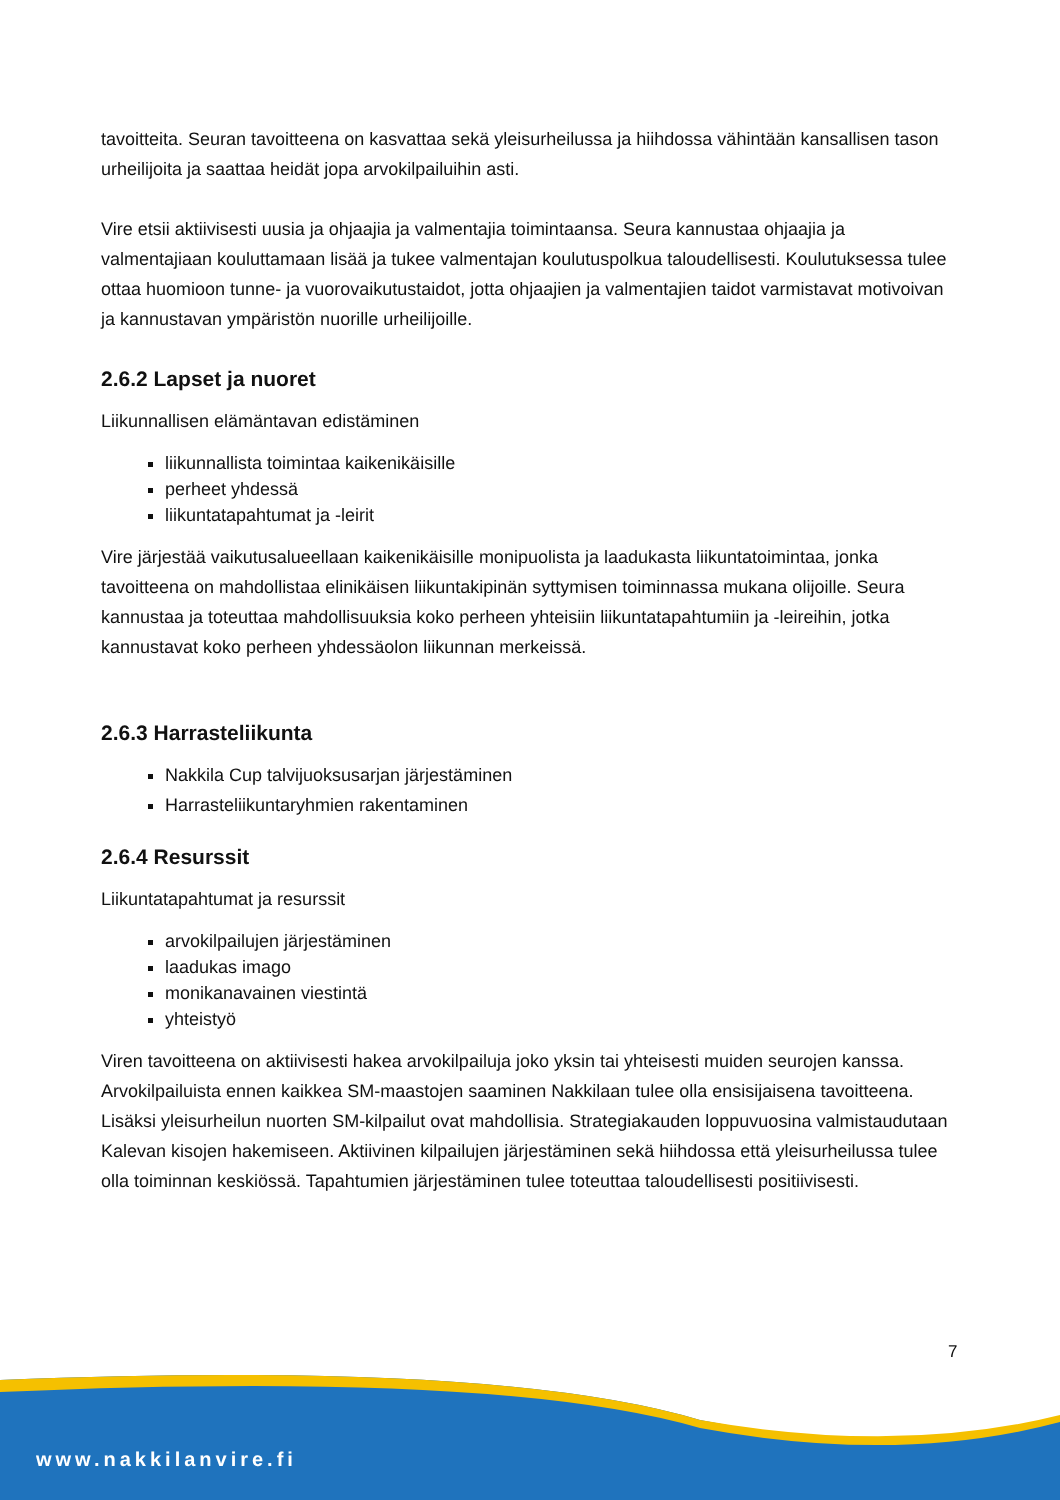tavoitteita. Seuran tavoitteena on kasvattaa sekä yleisurheilussa ja hiihdossa vähintään kansallisen tason urheilijoita ja saattaa heidät jopa arvokilpailuihin asti.
Vire etsii aktiivisesti uusia ja ohjaajia ja valmentajia toimintaansa. Seura kannustaa ohjaajia ja valmentajiaan kouluttamaan lisää ja tukee valmentajan koulutuspolkua taloudellisesti. Koulutuksessa tulee ottaa huomioon tunne- ja vuorovaikutustaidot, jotta ohjaajien ja valmentajien taidot varmistavat motivoivan ja kannustavan ympäristön nuorille urheilijoille.
2.6.2 Lapset ja nuoret
Liikunnallisen elämäntavan edistäminen
liikunnallista toimintaa kaikenikäisille
perheet yhdessä
liikuntatapahtumat ja -leirit
Vire järjestää vaikutusalueellaan kaikenikäisille monipuolista ja laadukasta liikuntatoimintaa, jonka tavoitteena on mahdollistaa elinikäisen liikuntakipinän syttymisen toiminnassa mukana olijoille. Seura kannustaa ja toteuttaa mahdollisuuksia koko perheen yhteisiin liikuntatapahtumiin ja -leireihin, jotka kannustavat koko perheen yhdessäolon liikunnan merkeissä.
2.6.3 Harrasteliikunta
Nakkila Cup talvijuoksusarjan järjestäminen
Harrasteliikuntaryhmien rakentaminen
2.6.4 Resurssit
Liikuntatapahtumat ja resurssit
arvokilpailujen järjestäminen
laadukas imago
monikanavainen viestintä
yhteistyö
Viren tavoitteena on aktiivisesti hakea arvokilpailuja joko yksin tai yhteisesti muiden seurojen kanssa. Arvokilpailuista ennen kaikkea SM-maastojen saaminen Nakkilaan tulee olla ensisijaisena tavoitteena. Lisäksi yleisurheilun nuorten SM-kilpailut ovat mahdollisia. Strategiakauden loppuvuosina valmistaudutaan Kalevan kisojen hakemiseen. Aktiivinen kilpailujen järjestäminen sekä hiihdossa että yleisurheilussa tulee olla toiminnan keskiössä. Tapahtumien järjestäminen tulee toteuttaa taloudellisesti positiivisesti.
7
www.nakkilanvire.fi